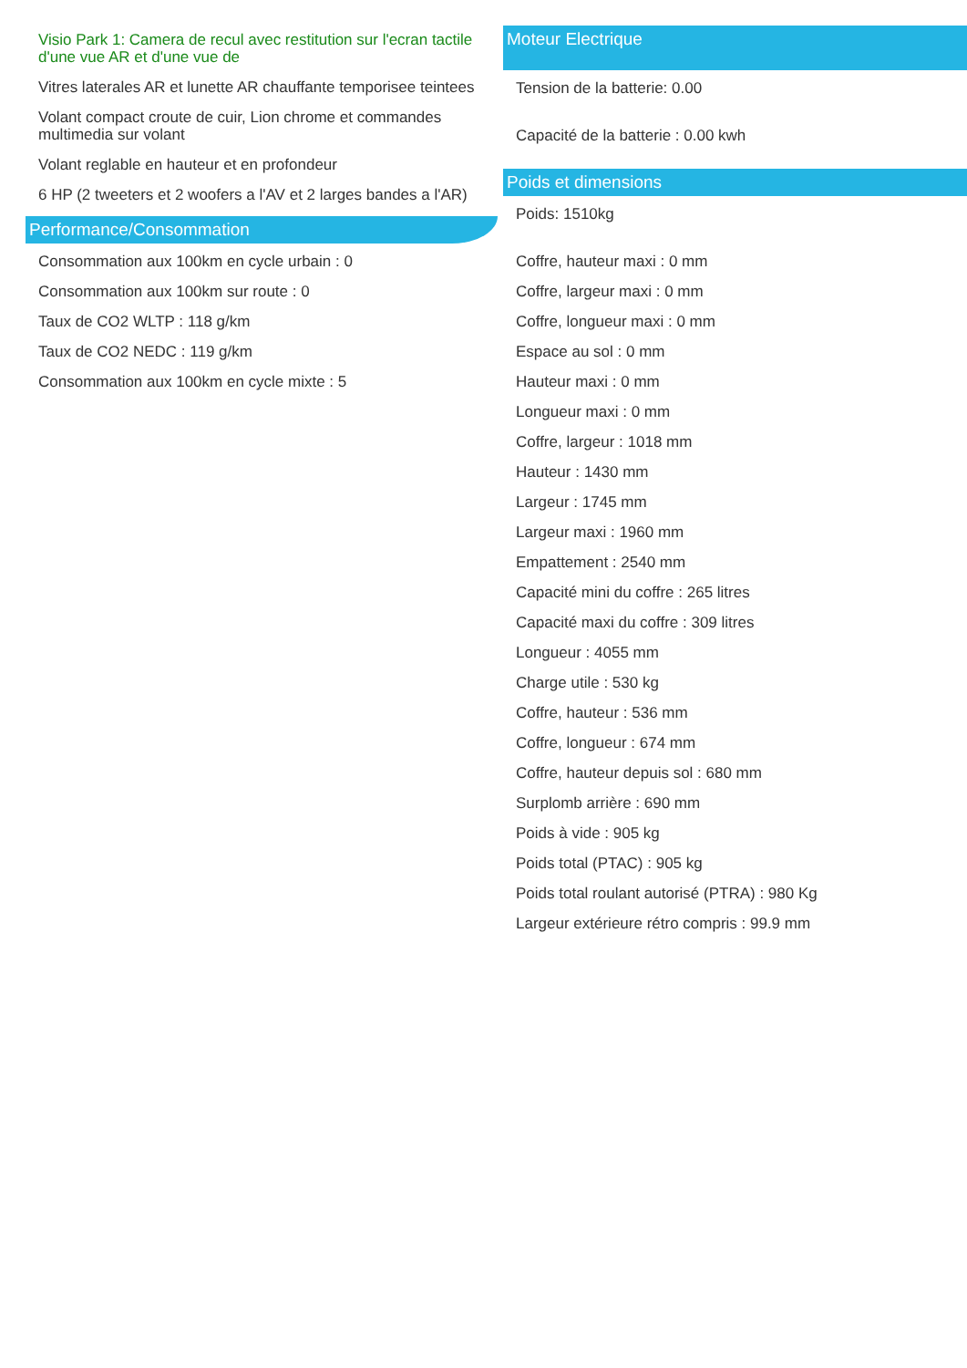Visio Park 1: Camera de recul avec restitution sur l'ecran tactile d'une vue AR et d'une vue de
Vitres laterales AR et lunette AR chauffante temporisee teintees
Volant compact croute de cuir, Lion chrome et commandes multimedia sur volant
Volant reglable en hauteur et en profondeur
6 HP (2 tweeters et 2 woofers a l'AV et 2 larges bandes a l'AR)
Performance/Consommation
Consommation aux 100km en cycle urbain : 0
Consommation aux 100km sur route : 0
Taux de CO2 WLTP : 118 g/km
Taux de CO2 NEDC : 119 g/km
Consommation aux 100km en cycle mixte : 5
Moteur Electrique
Tension de la batterie: 0.00
Capacité de la batterie : 0.00 kwh
Poids et dimensions
Poids: 1510kg
Coffre, hauteur maxi : 0 mm
Coffre, largeur maxi : 0 mm
Coffre, longueur maxi : 0 mm
Espace au sol : 0 mm
Hauteur maxi : 0 mm
Longueur maxi : 0 mm
Coffre, largeur : 1018 mm
Hauteur : 1430 mm
Largeur : 1745 mm
Largeur maxi : 1960 mm
Empattement : 2540 mm
Capacité mini du coffre : 265 litres
Capacité maxi du coffre : 309 litres
Longueur : 4055 mm
Charge utile : 530 kg
Coffre, hauteur : 536 mm
Coffre, longueur : 674 mm
Coffre, hauteur depuis sol : 680 mm
Surplomb arrière : 690 mm
Poids à vide : 905 kg
Poids total (PTAC) : 905 kg
Poids total roulant autorisé (PTRA) : 980 Kg
Largeur extérieure rétro compris : 99.9 mm